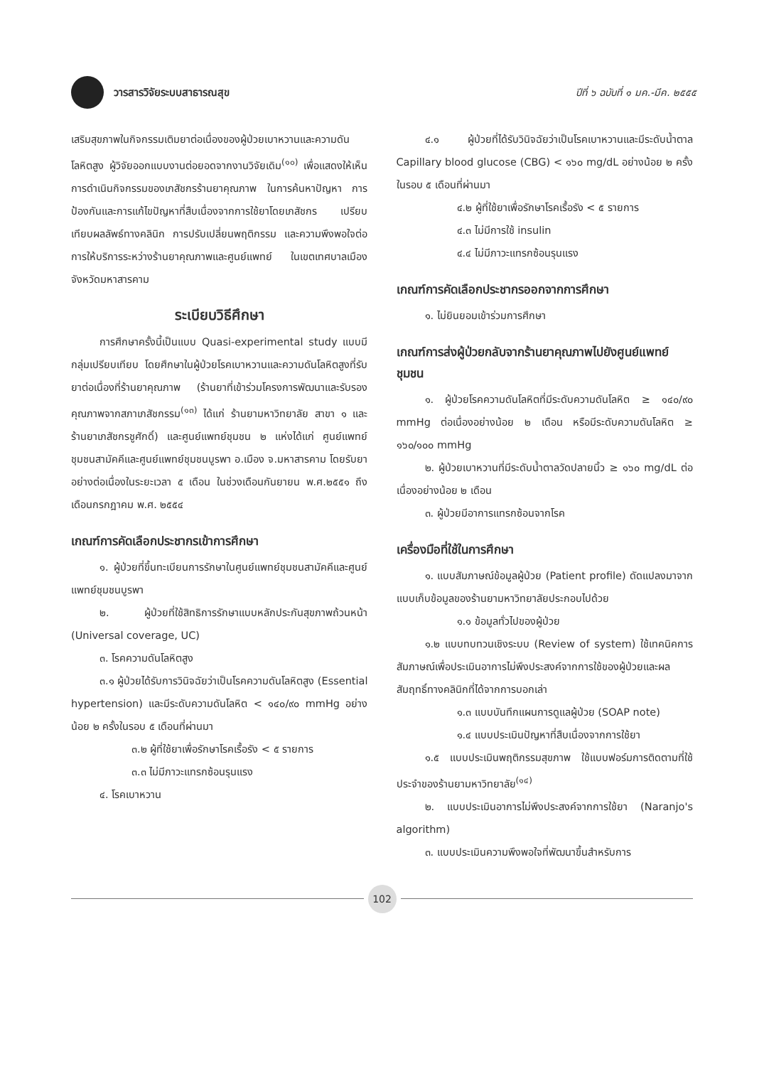วารสารวิจัยระบบสาธารณสุข
ปีที่ ๖ ฉบับที่ ๑ มค.-มีค. ๒๕๕๕
เสริมสุขภาพในกิจกรรมเติมยาต่อเนื่องของผู้ป่วยเบาหวานและความดันโลหิตสูง ผู้วิจัยออกแบบงานต่อยอดจากงานวิจัยเดิม<sup>(๑๐)</sup> เพื่อแสดงให้เห็นการดำเนินกิจกรรมของเภสัชกรร้านยาคุณภาพ ในการค้นหาปัญหา การป้องกันและการแก้ไขปัญหาที่สืบเนื่องจากการใช้ยาโดยเภสัชกร เปรียบเทียบผลลัพธ์ทางคลินิก การปรับเปลี่ยนพฤติกรรม และความพึงพอใจต่อการให้บริการระหว่างร้านยาคุณภาพและศูนย์แพทย์ ในเขตเทศบาลเมือง จังหวัดมหาสารคาม
ระเบียบวิธีศึกษา
การศึกษาครั้งนี้เป็นแบบ Quasi-experimental study แบบมีกลุ่มเปรียบเทียบ โดยศึกษาในผู้ป่วยโรคเบาหวานและความดันโลหิตสูงที่รับยาต่อเนื่องที่ร้านยาคุณภาพ (ร้านยาที่เข้าร่วมโครงการพัฒนาและรับรองคุณภาพจากสภาเภสัชกรรม<sup>(๑๓)</sup> ได้แก่ ร้านยามหาวิทยาลัย สาขา ๑ และร้านยาเภสัชกรชูศักดิ์) และศูนย์แพทย์ชุมชน ๒ แห่งได้แก่ ศูนย์แพทย์ชุมชนสามัคคีและศูนย์แพทย์ชุมชนบูรพา อ.เมือง จ.มหาสารคาม โดยรับยาอย่างต่อเนื่องในระยะเวลา ๕ เดือน ในช่วงเดือนกันยายน พ.ศ.๒๕๕๑ ถึง เดือนกรกฎาคม พ.ศ. ๒๕๕๔
เกณฑ์การคัดเลือกประชากรเข้าการศึกษา
๑. ผู้ป่วยที่ขึ้นทะเบียนการรักษาในศูนย์แพทย์ชุมชนสามัคคีและศูนย์แพทย์ชุมชนบูรพา
๒. ผู้ป่วยที่ใช้สิทธิการรักษาแบบหลักประกันสุขภาพถ้วนหน้า (Universal coverage, UC)
๓. โรคความดันโลหิตสูง
๓.๑ ผู้ป่วยได้รับการวินิจฉัยว่าเป็นโรคความดันโลหิตสูง (Essential hypertension) และมีระดับความดันโลหิต < ๑๔๐/๙๐ mmHg อย่างน้อย ๒ ครั้งในรอบ ๕ เดือนที่ผ่านมา
๓.๒ ผู้ที่ใช้ยาเพื่อรักษาโรคเรื้อรัง < ๕ รายการ
๓.๓ ไม่มีภาวะแทรกซ้อนรุนแรง
๔. โรคเบาหวาน
๔.๑ ผู้ป่วยที่ได้รับวินิจฉัยว่าเป็นโรคเบาหวานและมีระดับน้ำตาล Capillary blood glucose (CBG) < ๑๖๐ mg/dL อย่างน้อย ๒ ครั้งในรอบ ๕ เดือนที่ผ่านมา
๔.๒ ผู้ที่ใช้ยาเพื่อรักษาโรคเรื้อรัง < ๕ รายการ
๔.๓ ไม่มีการใช้ insulin
๔.๔ ไม่มีภาวะแทรกซ้อนรุนแรง
เกณฑ์การคัดเลือกประชากรออกจากการศึกษา
๑. ไม่ยินยอมเข้าร่วมการศึกษา
เกณฑ์การส่งผู้ป่วยกลับจากร้านยาคุณภาพไปยังศูนย์แพทย์ชุมชน
๑. ผู้ป่วยโรคความดันโลหิตที่มีระดับความดันโลหิต ≥ ๑๔๐/๙๐ mmHg ต่อเนื่องอย่างน้อย ๒ เดือน หรือมีระดับความดันโลหิต ≥ ๑๖๐/๑๐๐ mmHg
๒. ผู้ป่วยเบาหวานที่มีระดับน้ำตาลวัดปลายนิ้ว ≥ ๑๖๐ mg/dL ต่อเนื่องอย่างน้อย ๒ เดือน
๓. ผู้ป่วยมีอาการแทรกซ้อนจากโรค
เครื่องมือที่ใช้ในการศึกษา
๑. แบบสัมภาษณ์ข้อมูลผู้ป่วย (Patient profile) ดัดแปลงมาจากแบบเก็บข้อมูลของร้านยามหาวิทยาลัยประกอบไปด้วย
๑.๑ ข้อมูลทั่วไปของผู้ป่วย
๑.๒ แบบทบทวนเชิงระบบ (Review of system) ใช้เทคนิคการสัมภาษณ์เพื่อประเมินอาการไม่พึงประสงค์จากการใช้ของผู้ป่วยและผลสัมฤทธิ์ทางคลินิกที่ได้จากการบอกเล่า
๑.๓ แบบบันทึกแผนการดูแลผู้ป่วย (SOAP note)
๑.๔ แบบประเมินปัญหาที่สืบเนื่องจากการใช้ยา
๑.๕ แบบประเมินพฤติกรรมสุขภาพ ใช้แบบฟอร์มการติดตามที่ใช้ประจำของร้านยามหาวิทยาลัย<sup>(๑๔)</sup>
๒. แบบประเมินอาการไม่พึงประสงค์จากการใช้ยา (Naranjo's algorithm)
๓. แบบประเมินความพึงพอใจที่พัฒนาขึ้นสำหรับการ
102